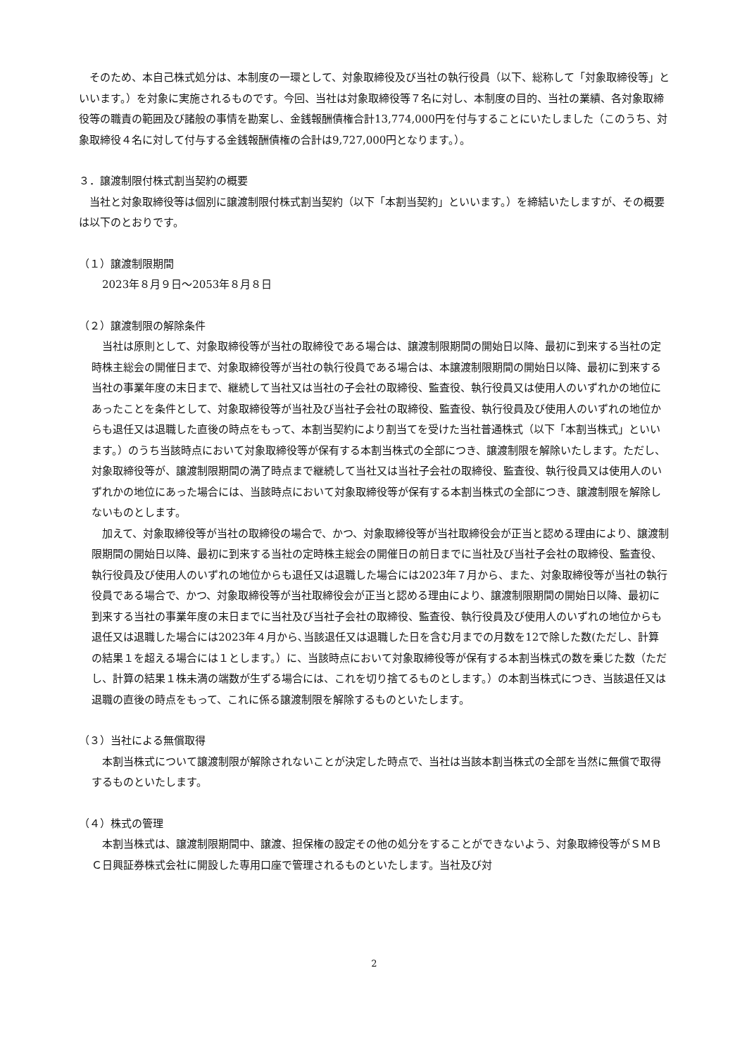そのため、本自己株式処分は、本制度の一環として、対象取締役及び当社の執行役員（以下、総称して「対象取締役等」といいます。）を対象に実施されるものです。今回、当社は対象取締役等７名に対し、本制度の目的、当社の業績、各対象取締役等の職責の範囲及び諸般の事情を勘案し、金銭報酬債権合計13,774,000円を付与することにいたしました（このうち、対象取締役４名に対して付与する金銭報酬債権の合計は9,727,000円となります。）。
３．譲渡制限付株式割当契約の概要
当社と対象取締役等は個別に譲渡制限付株式割当契約（以下「本割当契約」といいます。）を締結いたしますが、その概要は以下のとおりです。
（１）譲渡制限期間
　2023年８月９日～2053年８月８日
（２）譲渡制限の解除条件
当社は原則として、対象取締役等が当社の取締役である場合は、譲渡制限期間の開始日以降、最初に到来する当社の定時株主総会の開催日まで、対象取締役等が当社の執行役員である場合は、本譲渡制限期間の開始日以降、最初に到来する当社の事業年度の末日まで、継続して当社又は当社の子会社の取締役、監査役、執行役員又は使用人のいずれかの地位にあったことを条件として、対象取締役等が当社及び当社子会社の取締役、監査役、執行役員及び使用人のいずれの地位からも退任又は退職した直後の時点をもって、本割当契約により割当てを受けた当社普通株式（以下「本割当株式」といいます。）のうち当該時点において対象取締役等が保有する本割当株式の全部につき、譲渡制限を解除いたします。ただし、対象取締役等が、譲渡制限期間の満了時点まで継続して当社又は当社子会社の取締役、監査役、執行役員又は使用人のいずれかの地位にあった場合には、当該時点において対象取締役等が保有する本割当株式の全部につき、譲渡制限を解除しないものとします。
加えて、対象取締役等が当社の取締役の場合で、かつ、対象取締役等が当社取締役会が正当と認める理由により、譲渡制限期間の開始日以降、最初に到来する当社の定時株主総会の開催日の前日までに当社及び当社子会社の取締役、監査役、執行役員及び使用人のいずれの地位からも退任又は退職した場合には2023年７月から、また、対象取締役等が当社の執行役員である場合で、かつ、対象取締役等が当社取締役会が正当と認める理由により、譲渡制限期間の開始日以降、最初に到来する当社の事業年度の末日までに当社及び当社子会社の取締役、監査役、執行役員及び使用人のいずれの地位からも退任又は退職した場合には2023年４月から､当該退任又は退職した日を含む月までの月数を12で除した数(ただし、計算の結果１を超える場合には１とします。）に、当該時点において対象取締役等が保有する本割当株式の数を乗じた数（ただし、計算の結果１株未満の端数が生ずる場合には、これを切り捨てるものとします。）の本割当株式につき、当該退任又は退職の直後の時点をもって、これに係る譲渡制限を解除するものといたします。
（３）当社による無償取得
本割当株式について譲渡制限が解除されないことが決定した時点で、当社は当該本割当株式の全部を当然に無償で取得するものといたします。
（４）株式の管理
本割当株式は、譲渡制限期間中、譲渡、担保権の設定その他の処分をすることができないよう、対象取締役等がＳＭＢＣ日興証券株式会社に開設した専用口座で管理されるものといたします。当社及び対
2